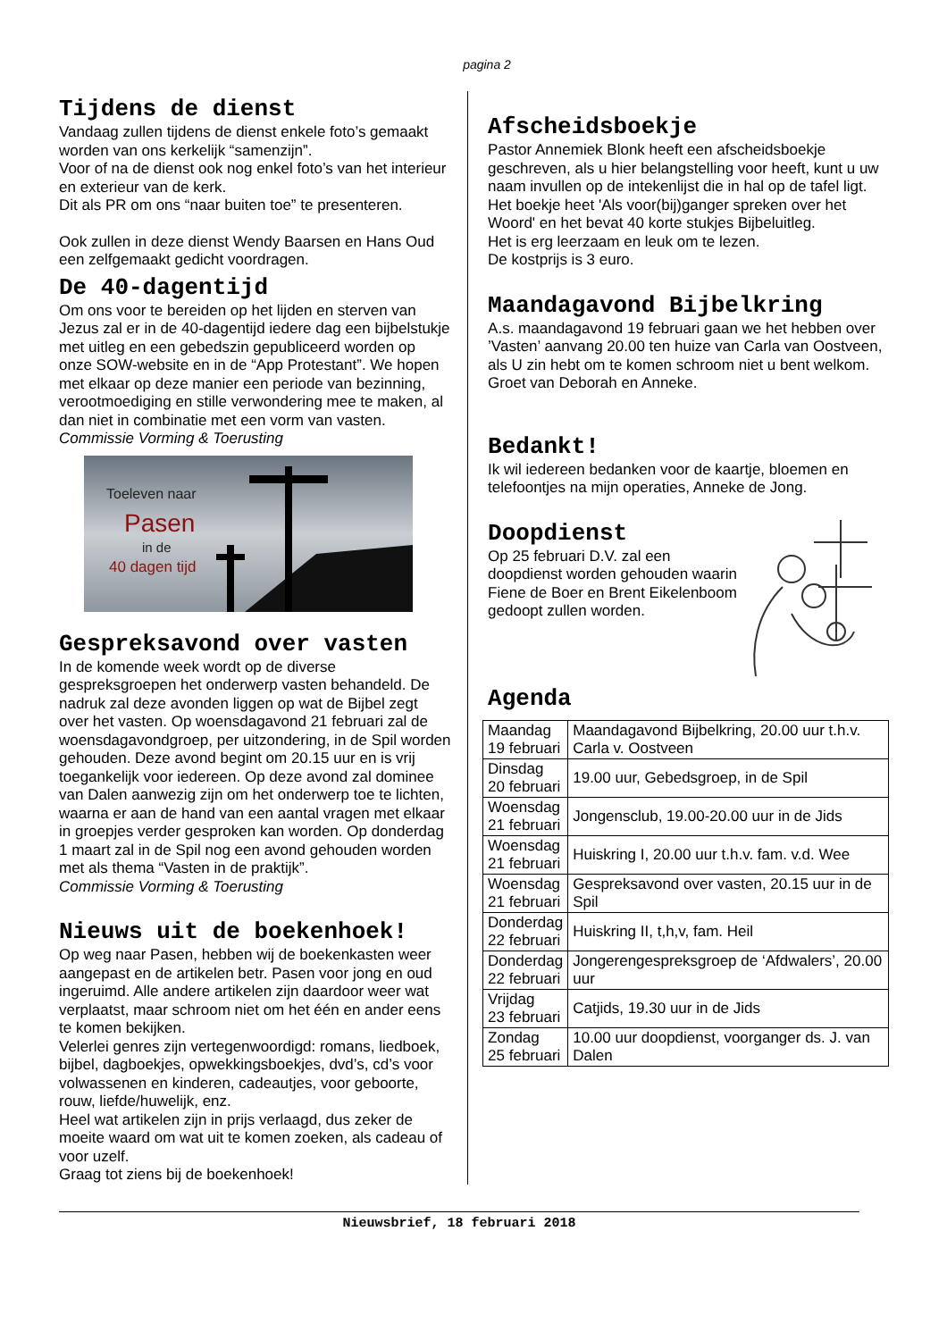pagina 2
Tijdens de dienst
Vandaag zullen tijdens de dienst enkele foto’s gemaakt worden van ons kerkelijk “samenzijn”.
Voor of na de dienst ook nog enkel foto’s van het interieur en exterieur van de kerk.
Dit als PR om ons “naar buiten toe” te presenteren.
Ook zullen in deze dienst Wendy Baarsen en Hans Oud een zelfgemaakt gedicht voordragen.
De 40-dagentijd
Om ons voor te bereiden op het lijden en sterven van Jezus zal er in de 40-dagentijd iedere dag een bijbelstukje met uitleg en een gebedszin gepubliceerd worden op onze SOW-website en in de “App Protestant”. We hopen met elkaar op deze manier een periode van bezinning, verootmoediging en stille verwondering mee te maken, al dan niet in combinatie met een vorm van vasten.
Commissie Vorming & Toerusting
Toeleven naar
Pasen
in de
40 dagen tijd
Gespreksavond over vasten
In de komende week wordt op de diverse gespreksgroepen het onderwerp vasten behandeld. De nadruk zal deze avonden liggen op wat de Bijbel zegt over het vasten. Op woensdagavond 21 februari zal de woensdagavondgroep, per uitzondering, in de Spil worden gehouden. Deze avond begint om 20.15 uur en is vrij toegankelijk voor iedereen. Op deze avond zal dominee van Dalen aanwezig zijn om het onderwerp toe te lichten, waarna er aan de hand van een aantal vragen met elkaar in groepjes verder gesproken kan worden. Op donderdag 1 maart zal in de Spil nog een avond gehouden worden met als thema “Vasten in de praktijk”.
Commissie Vorming & Toerusting
Nieuws uit de boekenhoek!
Op weg naar Pasen, hebben wij de boekenkasten weer aangepast en de artikelen betr. Pasen voor jong en oud ingeruimd. Alle andere artikelen zijn daardoor weer wat verplaatst, maar schroom niet om het één en ander eens te komen bekijken.
Velerlei genres zijn vertegenwoordigd: romans, liedboek, bijbel, dagboekjes, opwekkingsboekjes, dvd’s, cd’s voor volwassenen en kinderen, cadeautjes, voor geboorte, rouw, liefde/huwelijk, enz.
Heel wat artikelen zijn in prijs verlaagd, dus zeker de moeite waard om wat uit te komen zoeken, als cadeau of voor uzelf.
Graag tot ziens bij de boekenhoek!
Afscheidsboekje
Pastor Annemiek Blonk heeft een afscheidsboekje geschreven, als u hier belangstelling voor heeft, kunt u uw naam invullen op de intekenlijst die in hal op de tafel ligt.
Het boekje heet 'Als voor(bij)ganger spreken over het Woord' en het bevat 40 korte stukjes Bijbeluitleg.
Het is erg leerzaam en leuk om te lezen.
De kostprijs is 3 euro.
Maandagavond Bijbelkring
A.s. maandagavond 19 februari gaan we het hebben over ’Vasten’ aanvang 20.00 ten huize van Carla van Oostveen, als U zin hebt om te komen schroom niet u bent welkom.
Groet van Deborah en Anneke.
Bedankt!
Ik wil iedereen bedanken voor de kaartje, bloemen en telefoontjes na mijn operaties, Anneke de Jong.
Doopdienst
Op 25 februari D.V. zal een doopdienst worden gehouden waarin Fiene de Boer en Brent Eikelenboom gedoopt zullen worden.
Agenda
| Maandag 19 februari | Maandagavond Bijbelkring, 20.00 uur t.h.v. Carla v. Oostveen |
| Dinsdag 20 februari | 19.00 uur, Gebedsgroep, in de Spil |
| Woensdag 21 februari | Jongensclub, 19.00-20.00 uur in de Jids |
| Woensdag 21 februari | Huiskring I, 20.00 uur t.h.v. fam. v.d. Wee |
| Woensdag 21 februari | Gespreksavond over vasten, 20.15 uur in de Spil |
| Donderdag 22 februari | Huiskring II, t,h,v, fam. Heil |
| Donderdag 22 februari | Jongerengespreksgroep de ‘Afdwalers’, 20.00 uur |
| Vrijdag 23 februari | Catjids, 19.30 uur in de Jids |
| Zondag 25 februari | 10.00 uur doopdienst, voorganger ds. J. van Dalen |
Nieuwsbrief, 18 februari 2018